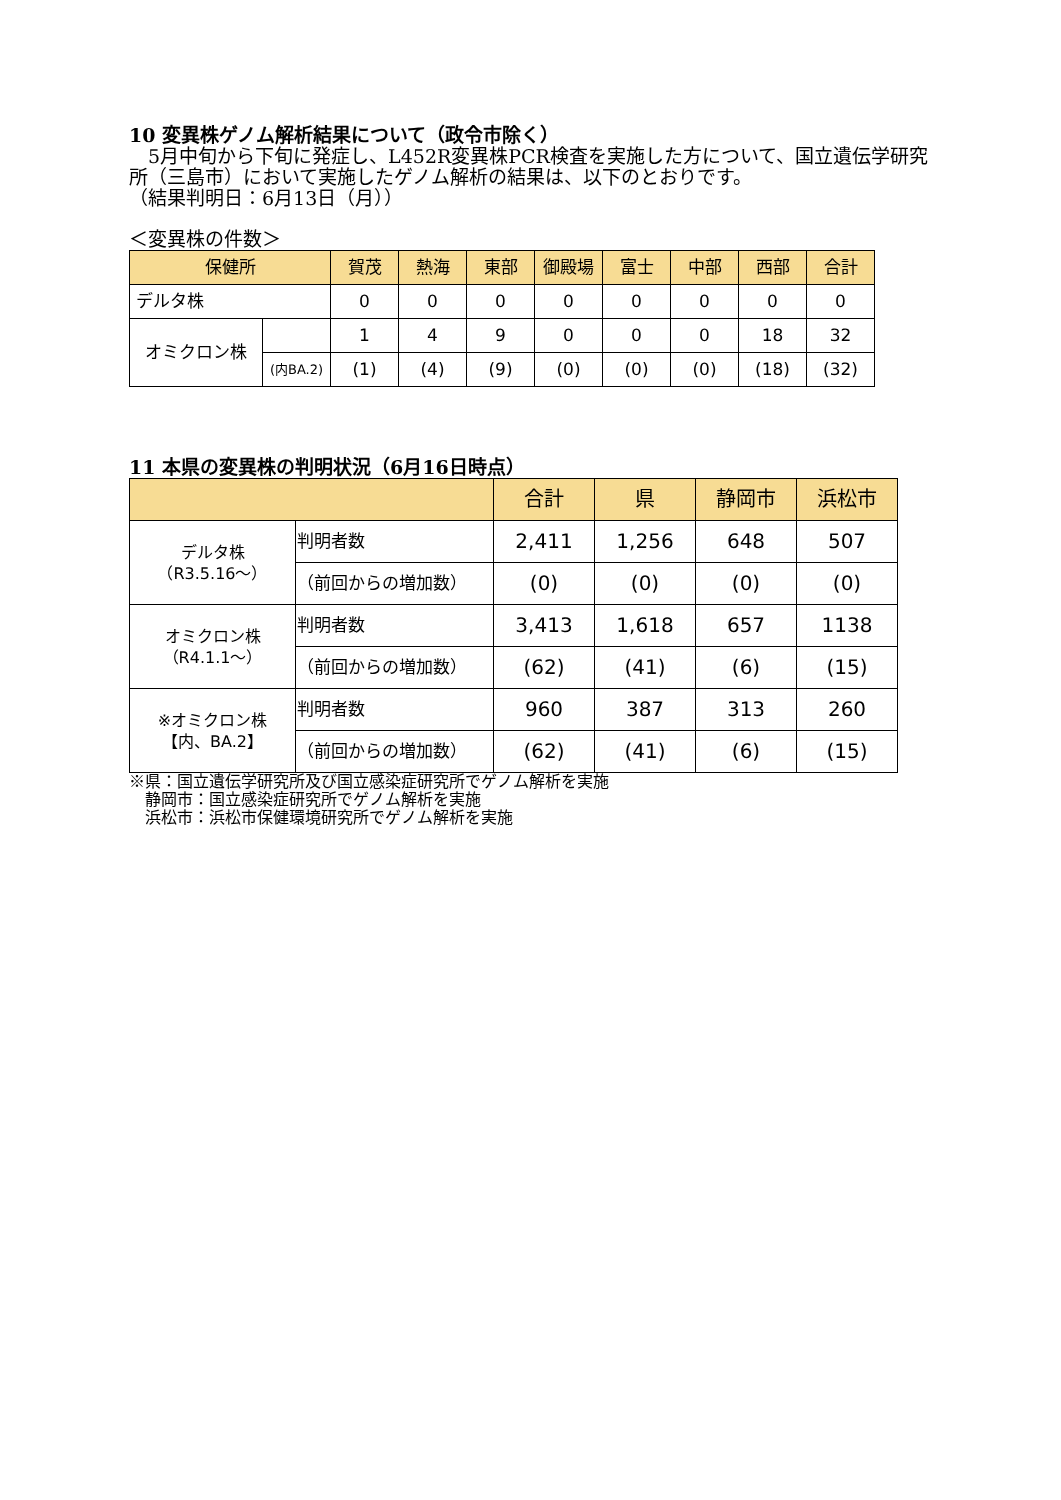10 変異株ゲノム解析結果について（政令市除く）
　5月中旬から下旬に発症し、L452R変異株PCR検査を実施した方について、国立遺伝学研究所（三島市）において実施したゲノム解析の結果は、以下のとおりです。
（結果判明日：6月13日（月））
＜変異株の件数＞
| 保健所 | | 賀茂 | 熱海 | 東部 | 御殿場 | 富士 | 中部 | 西部 | 合計 |
| --- | --- | --- | --- | --- | --- | --- | --- | --- | --- |
| デルタ株 | | 0 | 0 | 0 | 0 | 0 | 0 | 0 | 0 |
| オミクロン株 | | 1 | 4 | 9 | 0 | 0 | 0 | 18 | 32 |
| | (内BA.2) | (1) | (4) | (9) | (0) | (0) | (0) | (18) | (32) |
11 本県の変異株の判明状況（6月16日時点）
| | | 合計 | 県 | 静岡市 | 浜松市 |
| --- | --- | --- | --- | --- | --- |
| デルタ株 （R3.5.16～） | 判明者数 | 2,411 | 1,256 | 648 | 507 |
| | （前回からの増加数） | (0) | (0) | (0) | (0) |
| オミクロン株 （R4.1.1～） | 判明者数 | 3,413 | 1,618 | 657 | 1138 |
| | （前回からの増加数） | (62) | (41) | (6) | (15) |
| ※オミクロン株 【内、BA.2】 | 判明者数 | 960 | 387 | 313 | 260 |
| | （前回からの増加数） | (62) | (41) | (6) | (15) |
※県：国立遺伝学研究所及び国立感染症研究所でゲノム解析を実施
　静岡市：国立感染症研究所でゲノム解析を実施
　浜松市：浜松市保健環境研究所でゲノム解析を実施